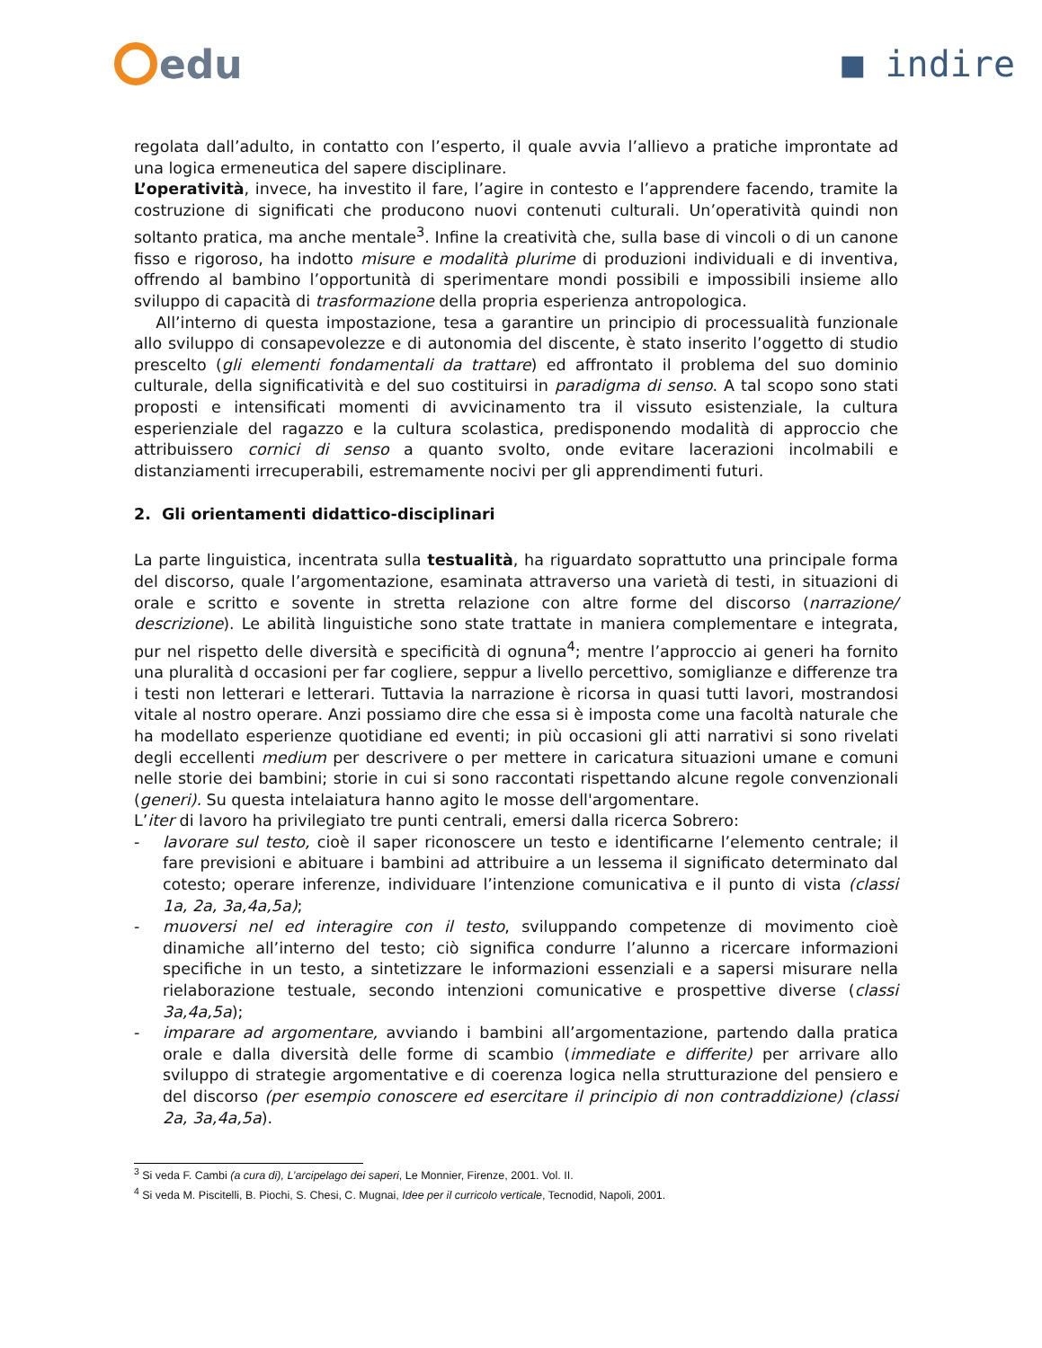edu ■ indire
regolata dall’adulto, in contatto con l’esperto, il quale avvia l’allievo a pratiche improntate ad una logica ermeneutica del sapere disciplinare.
L’operatività, invece, ha investito il fare, l’agire in contesto e l’apprendere facendo, tramite la costruzione di significati che producono nuovi contenuti culturali. Un’operatività quindi non soltanto pratica, ma anche mentale<sup>3</sup>. Infine la creatività che, sulla base di vincoli o di un canone fisso e rigoroso, ha indotto misure e modalità plurime di produzioni individuali e di inventiva, offrendo al bambino l’opportunità di sperimentare mondi possibili e impossibili insieme allo sviluppo di capacità di trasformazione della propria esperienza antropologica.
All’interno di questa impostazione, tesa a garantire un principio di processualità funzionale allo sviluppo di consapevolezze e di autonomia del discente, è stato inserito l’oggetto di studio prescelto (gli elementi fondamentali da trattare) ed affrontato il problema del suo dominio culturale, della significatività e del suo costituirsi in paradigma di senso. A tal scopo sono stati proposti e intensificati momenti di avvicinamento tra il vissuto esistenziale, la cultura esperienziale del ragazzo e la cultura scolastica, predisponendo modalità di approccio che attribuissero cornici di senso a quanto svolto, onde evitare lacerazioni incolmabili e distanziamenti irrecuperabili, estremamente nocivi per gli apprendimenti futuri.
2. Gli orientamenti didattico-disciplinari
La parte linguistica, incentrata sulla testualità, ha riguardato soprattutto una principale forma del discorso, quale l’argomentazione, esaminata attraverso una varietà di testi, in situazioni di orale e scritto e sovente in stretta relazione con altre forme del discorso (narrazione/ descrizione). Le abilità linguistiche sono state trattate in maniera complementare e integrata, pur nel rispetto delle diversità e specificità di ognuna<sup>4</sup>; mentre l’approccio ai generi ha fornito una pluralità d occasioni per far cogliere, seppur a livello percettivo, somiglianze e differenze tra i testi non letterari e letterari. Tuttavia la narrazione è ricorsa in quasi tutti lavori, mostrandosi vitale al nostro operare. Anzi possiamo dire che essa si è imposta come una facoltà naturale che ha modellato esperienze quotidiane ed eventi; in più occasioni gli atti narrativi si sono rivelati degli eccellenti medium per descrivere o per mettere in caricatura situazioni umane e comuni nelle storie dei bambini; storie in cui si sono raccontati rispettando alcune regole convenzionali (generi). Su questa intelaiatura hanno agito le mosse dell'argomentare.
L’iter di lavoro ha privilegiato tre punti centrali, emersi dalla ricerca Sobrero:
- lavorare sul testo, cioè il saper riconoscere un testo e identificarne l’elemento centrale; il fare previsioni e abituare i bambini ad attribuire a un lessema il significato determinato dal cotesto; operare inferenze, individuare l’intenzione comunicativa e il punto di vista (classi 1a, 2a, 3a,4a,5a);
- muoversi nel ed interagire con il testo, sviluppando competenze di movimento cioè dinamiche all’interno del testo; ciò significa condurre l’alunno a ricercare informazioni specifiche in un testo, a sintetizzare le informazioni essenziali e a sapersi misurare nella rielaborazione testuale, secondo intenzioni comunicative e prospettive diverse (classi 3a,4a,5a);
- imparare ad argomentare, avviando i bambini all’argomentazione, partendo dalla pratica orale e dalla diversità delle forme di scambio (immediate e differite) per arrivare allo sviluppo di strategie argomentative e di coerenza logica nella strutturazione del pensiero e del discorso (per esempio conoscere ed esercitare il principio di non contraddizione) (classi 2a, 3a,4a,5a).
<sup>3</sup> Si veda F. Cambi (a cura di), L’arcipelago dei saperi, Le Monnier, Firenze, 2001. Vol. II.
<sup>4</sup> Si veda M. Piscitelli, B. Piochi, S. Chesi, C. Mugnai, Idee per il curricolo verticale, Tecnodid, Napoli, 2001.